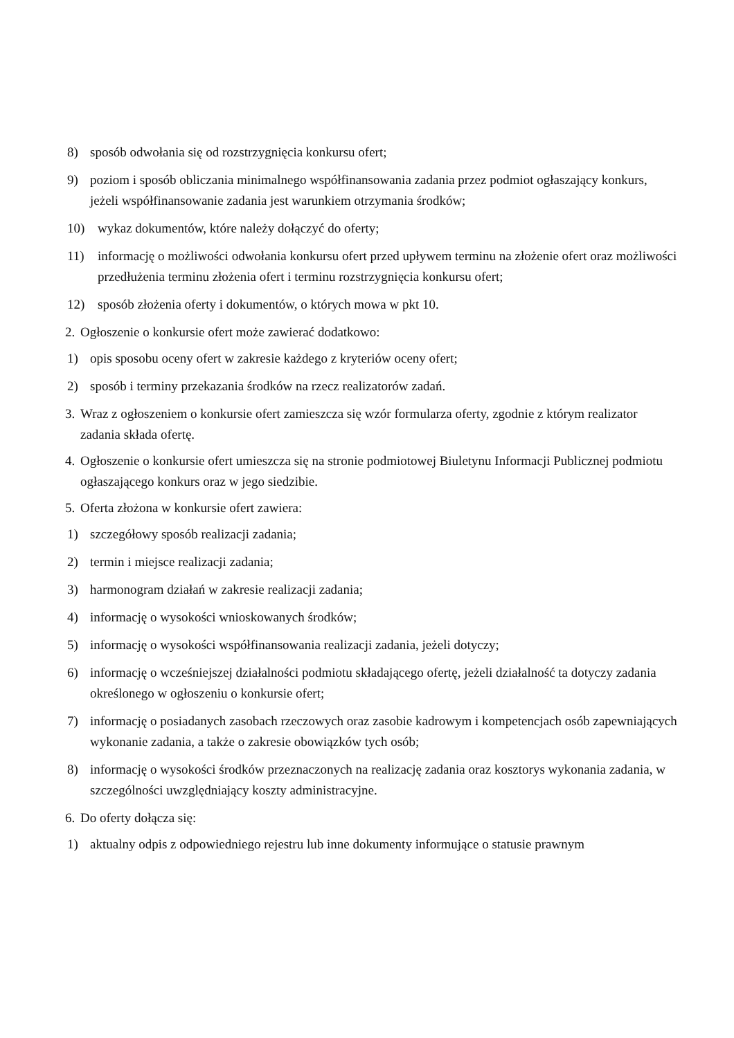8) sposób odwołania się od rozstrzygnięcia konkursu ofert;
9) poziom i sposób obliczania minimalnego współfinansowania zadania przez podmiot ogłaszający konkurs, jeżeli współfinansowanie zadania jest warunkiem otrzymania środków;
10) wykaz dokumentów, które należy dołączyć do oferty;
11) informację o możliwości odwołania konkursu ofert przed upływem terminu na złożenie ofert oraz możliwości przedłużenia terminu złożenia ofert i terminu rozstrzygnięcia konkursu ofert;
12) sposób złożenia oferty i dokumentów, o których mowa w pkt 10.
2.
Ogłoszenie o konkursie ofert może zawierać dodatkowo:
1) opis sposobu oceny ofert w zakresie każdego z kryteriów oceny ofert;
2) sposób i terminy przekazania środków na rzecz realizatorów zadań.
3.
Wraz z ogłoszeniem o konkursie ofert zamieszcza się wzór formularza oferty, zgodnie z którym realizator zadania składa ofertę.
4.
Ogłoszenie o konkursie ofert umieszcza się na stronie podmiotowej Biuletynu Informacji Publicznej podmiotu ogłaszającego konkurs oraz w jego siedzibie.
5.
Oferta złożona w konkursie ofert zawiera:
1) szczegółowy sposób realizacji zadania;
2) termin i miejsce realizacji zadania;
3) harmonogram działań w zakresie realizacji zadania;
4) informację o wysokości wnioskowanych środków;
5) informację o wysokości współfinansowania realizacji zadania, jeżeli dotyczy;
6) informację o wcześniejszej działalności podmiotu składającego ofertę, jeżeli działalność ta dotyczy zadania określonego w ogłoszeniu o konkursie ofert;
7) informację o posiadanych zasobach rzeczowych oraz zasobie kadrowym i kompetencjach osób zapewniających wykonanie zadania, a także o zakresie obowiązków tych osób;
8) informację o wysokości środków przeznaczonych na realizację zadania oraz kosztorys wykonania zadania, w szczególności uwzględniający koszty administracyjne.
6.
Do oferty dołącza się:
1) aktualny odpis z odpowiedniego rejestru lub inne dokumenty informujące o statusie prawnym